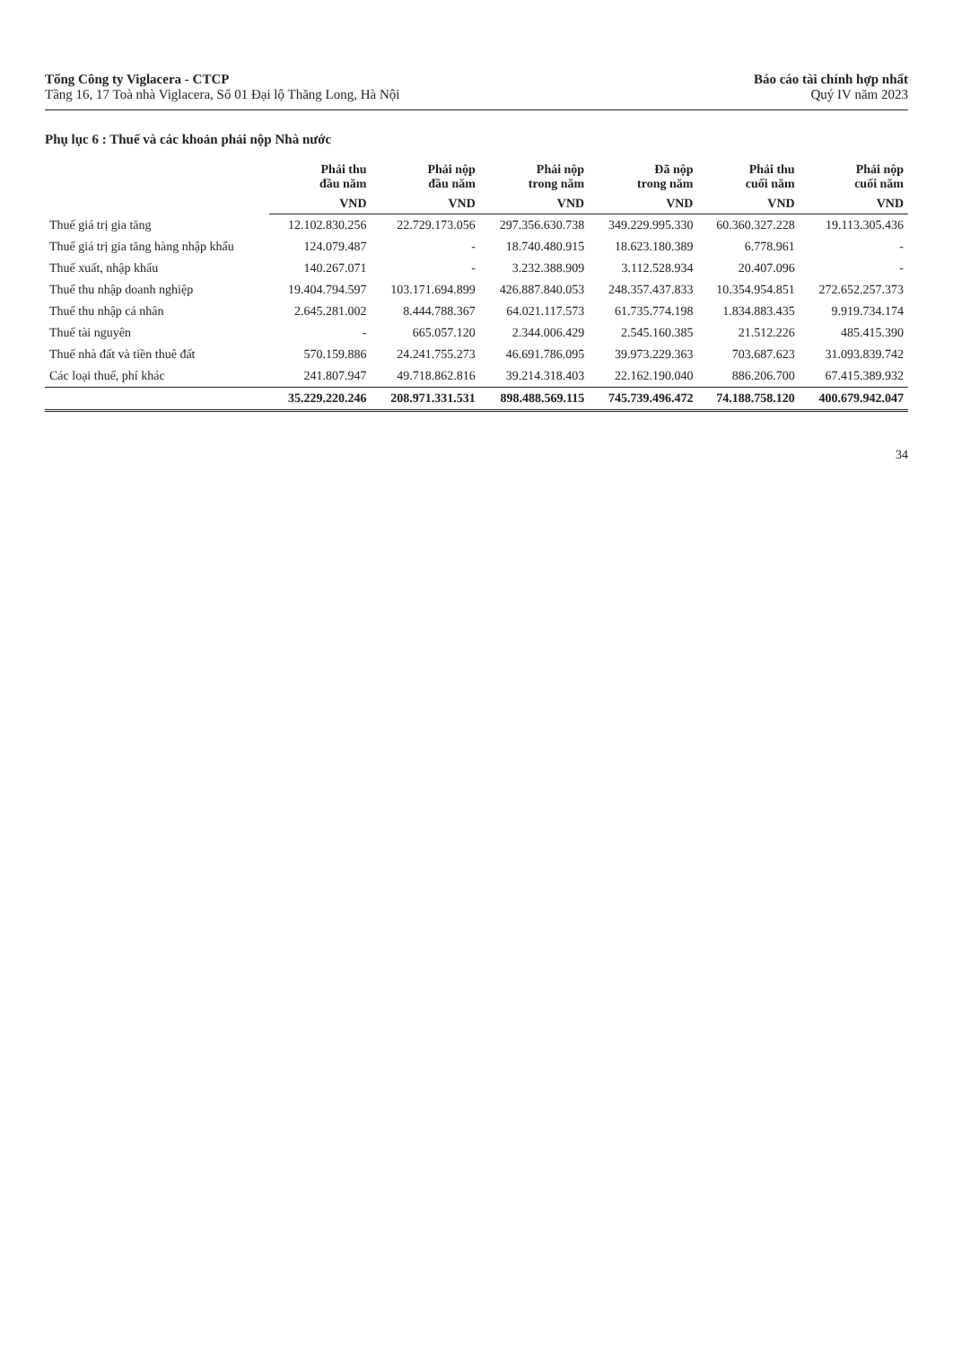Tổng Công ty Viglacera - CTCP
Tầng 16, 17 Toà nhà Viglacera, Số 01 Đại lộ Thăng Long, Hà Nội
Báo cáo tài chính hợp nhất
Quý IV năm 2023
Phụ lục 6 : Thuế và các khoản phải nộp Nhà nước
| | Phải thu đầu năm | Phải nộp đầu năm | Phải nộp trong năm | Đã nộp trong năm | Phải thu cuối năm | Phải nộp cuối năm |
| --- | --- | --- | --- | --- | --- | --- |
| | VND | VND | VND | VND | VND | VND |
| Thuế giá trị gia tăng | 12.102.830.256 | 22.729.173.056 | 297.356.630.738 | 349.229.995.330 | 60.360.327.228 | 19.113.305.436 |
| Thuế giá trị gia tăng hàng nhập khẩu | 124.079.487 | - | 18.740.480.915 | 18.623.180.389 | 6.778.961 | - |
| Thuế xuất, nhập khẩu | 140.267.071 | - | 3.232.388.909 | 3.112.528.934 | 20.407.096 | - |
| Thuế thu nhập doanh nghiệp | 19.404.794.597 | 103.171.694.899 | 426.887.840.053 | 248.357.437.833 | 10.354.954.851 | 272.652.257.373 |
| Thuế thu nhập cá nhân | 2.645.281.002 | 8.444.788.367 | 64.021.117.573 | 61.735.774.198 | 1.834.883.435 | 9.919.734.174 |
| Thuế tài nguyên | - | 665.057.120 | 2.344.006.429 | 2.545.160.385 | 21.512.226 | 485.415.390 |
| Thuế nhà đất và tiền thuê đất | 570.159.886 | 24.241.755.273 | 46.691.786.095 | 39.973.229.363 | 703.687.623 | 31.093.839.742 |
| Các loại thuế, phí khác | 241.807.947 | 49.718.862.816 | 39.214.318.403 | 22.162.190.040 | 886.206.700 | 67.415.389.932 |
| | 35.229.220.246 | 208.971.331.531 | 898.488.569.115 | 745.739.496.472 | 74.188.758.120 | 400.679.942.047 |
34